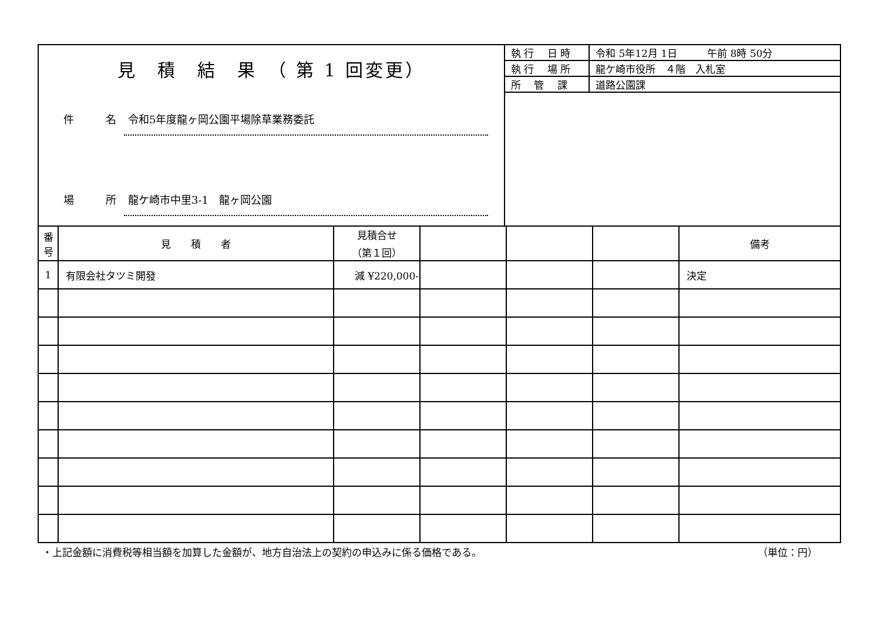見　積　結　果　（ 第 1 回変更）
件　　　名 令和5年度龍ヶ岡公園平場除草業務委託
場　　　所 龍ケ崎市中里3-1　龍ヶ岡公園
| 執 行 日 時 | 令和 5年12月 1日 午前 8時 50分 |
| 執 行 場 所 | 龍ケ崎市役所 ４階 入札室 |
| 所 管 課 | 道路公園課 |
| 番号 | 見 積 者 | 見積合せ （第１回） | | | | 備考 |
| --- | --- | --- | --- | --- | --- | --- |
| 1 | 有限会社タツミ開發 | 減 ¥220,000- | | | | 決定 |
・上記金額に消費税等相当額を加算した金額が、地方自治法上の契約の申込みに係る価格である。 （単位：円）